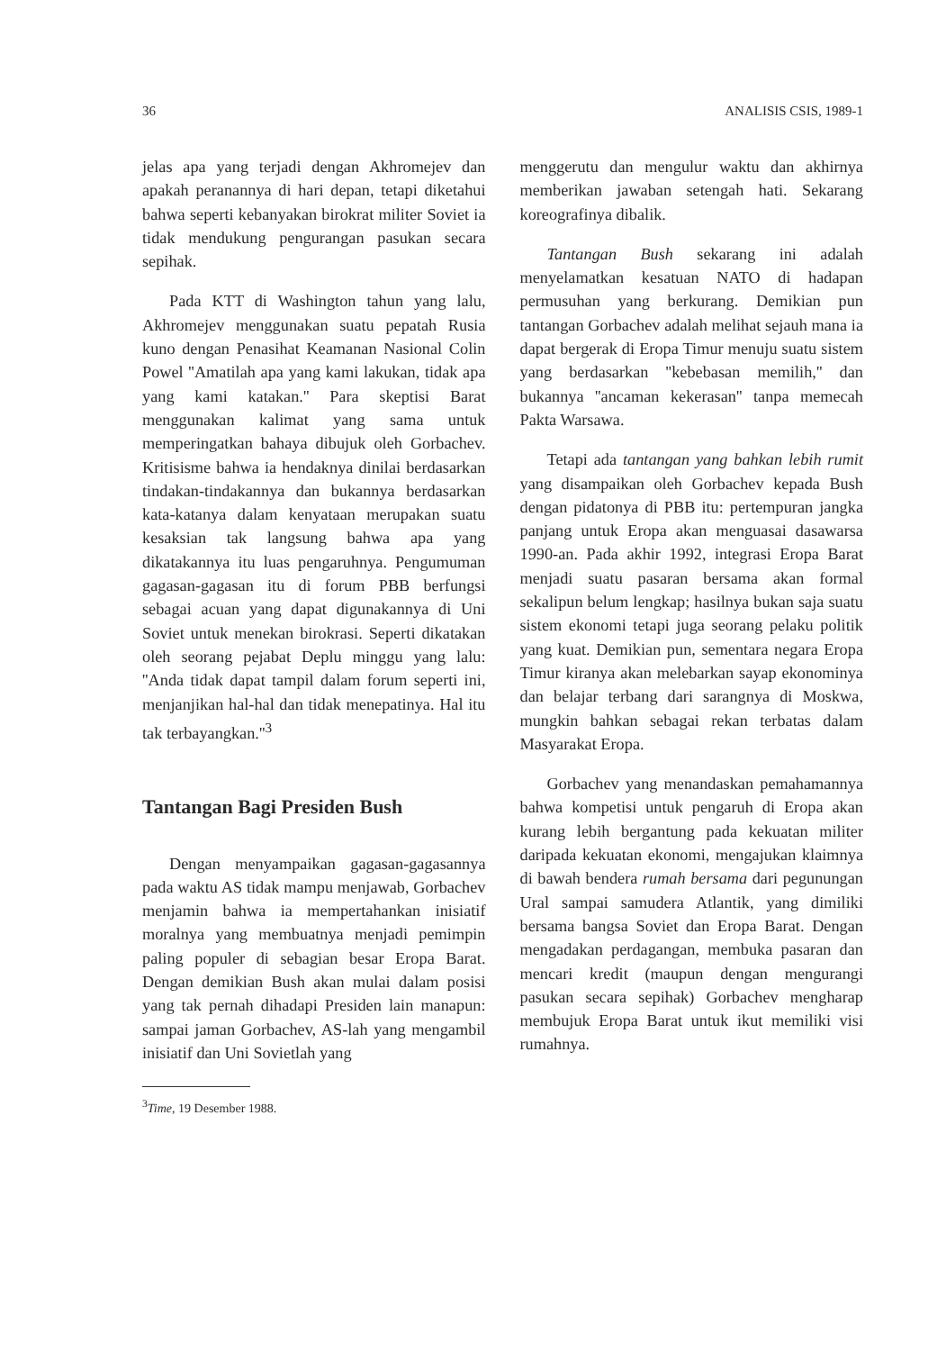36 ANALISIS CSIS, 1989-1
jelas apa yang terjadi dengan Akhromejev dan apakah peranannya di hari depan, tetapi diketahui bahwa seperti kebanyakan birokrat militer Soviet ia tidak mendukung pengurangan pasukan secara sepihak.
Pada KTT di Washington tahun yang lalu, Akhromejev menggunakan suatu pepatah Rusia kuno dengan Penasihat Keamanan Nasional Colin Powel ''Amatilah apa yang kami lakukan, tidak apa yang kami katakan.'' Para skeptisi Barat menggunakan kalimat yang sama untuk memperingatkan bahaya dibujuk oleh Gorbachev. Kritisisme bahwa ia hendaknya dinilai berdasarkan tindakan-tindakannya dan bukannya berdasarkan kata-katanya dalam kenyataan merupakan suatu kesaksian tak langsung bahwa apa yang dikatakannya itu luas pengaruhnya. Pengumuman gagasan-gagasan itu di forum PBB berfungsi sebagai acuan yang dapat digunakannya di Uni Soviet untuk menekan birokrasi. Seperti dikatakan oleh seorang pejabat Deplu minggu yang lalu: ''Anda tidak dapat tampil dalam forum seperti ini, menjanjikan hal-hal dan tidak menepatinya. Hal itu tak terbayangkan.''<sup>3</sup>
Tantangan Bagi Presiden Bush
Dengan menyampaikan gagasan-gagasannya pada waktu AS tidak mampu menjawab, Gorbachev menjamin bahwa ia mempertahankan inisiatif moralnya yang membuatnya menjadi pemimpin paling populer di sebagian besar Eropa Barat. Dengan demikian Bush akan mulai dalam posisi yang tak pernah dihadapi Presiden lain manapun: sampai jaman Gorbachev, AS-lah yang mengambil inisiatif dan Uni Sovietlah yang
<sup>3</sup> Time, 19 Desember 1988.
menggerutu dan mengulur waktu dan akhirnya memberikan jawaban setengah hati. Sekarang koreografinya dibalik.
Tantangan Bush sekarang ini adalah menyelamatkan kesatuan NATO di hadapan permusuhan yang berkurang. Demikian pun tantangan Gorbachev adalah melihat sejauh mana ia dapat bergerak di Eropa Timur menuju suatu sistem yang berdasarkan ''kebebasan memilih,'' dan bukannya ''ancaman kekerasan'' tanpa memecah Pakta Warsawa.
Tetapi ada tantangan yang bahkan lebih rumit yang disampaikan oleh Gorbachev kepada Bush dengan pidatonya di PBB itu: pertempuran jangka panjang untuk Eropa akan menguasai dasawarsa 1990-an. Pada akhir 1992, integrasi Eropa Barat menjadi suatu pasaran bersama akan formal sekalipun belum lengkap; hasilnya bukan saja suatu sistem ekonomi tetapi juga seorang pelaku politik yang kuat. Demikian pun, sementara negara Eropa Timur kiranya akan melebarkan sayap ekonominya dan belajar terbang dari sarangnya di Moskwa, mungkin bahkan sebagai rekan terbatas dalam Masyarakat Eropa.
Gorbachev yang menandaskan pemahamannya bahwa kompetisi untuk pengaruh di Eropa akan kurang lebih bergantung pada kekuatan militer daripada kekuatan ekonomi, mengajukan klaimnya di bawah bendera rumah bersama dari pegunungan Ural sampai samudera Atlantik, yang dimiliki bersama bangsa Soviet dan Eropa Barat. Dengan mengadakan perdagangan, membuka pasaran dan mencari kredit (maupun dengan mengurangi pasukan secara sepihak) Gorbachev mengharap membujuk Eropa Barat untuk ikut memiliki visi rumahnya.